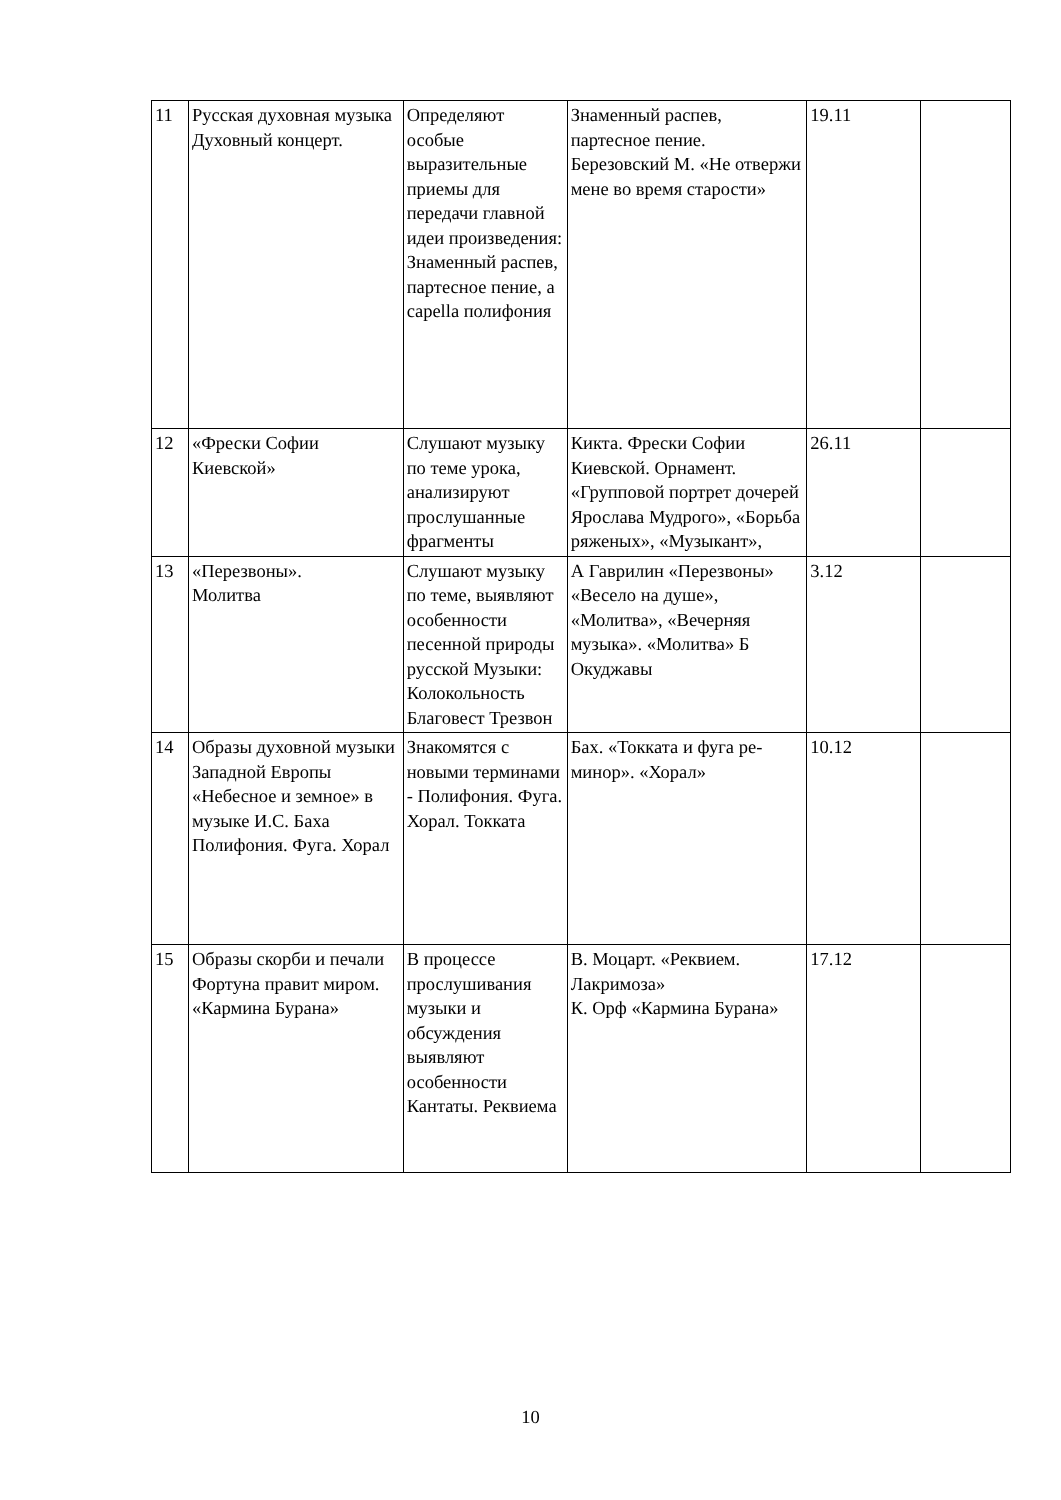| 11 | Русская духовная музыка Духовный концерт. | Определяют особые выразительные приемы для передачи главной идеи произведения: Знаменный распев, партесное пение, a capella полифония | Знаменный распев, партесное пение. Березовский М. «Не отвержи мене во время старости» | 19.11 | |
| 12 | «Фрески Софии Киевской» | Слушают музыку по теме урока, анализируют прослушанные фрагменты | Кикта. Фрески Софии Киевской. Орнамент. «Групповой портрет дочерей Ярослава Мудрого», «Борьба ряженых», «Музыкант», | 26.11 | |
| 13 | «Перезвоны». Молитва | Слушают музыку по теме, выявляют особенности песенной природы русской Музыки: Колокольность Благовест Трезвон | А Гаврилин «Перезвоны» «Весело на душе», «Молитва», «Вечерняя музыка». «Молитва» Б Окуджавы | 3.12 | |
| 14 | Образы духовной музыки Западной Европы «Небесное и земное» в музыке И.С. Баха Полифония. Фуга. Хорал | Знакомятся с новыми терминами - Полифония. Фуга. Хорал. Токката | Бах. «Токката и фуга ре-минор». «Хорал» | 10.12 | |
| 15 | Образы скорби и печали Фортуна правит миром. «Кармина Бурана» | В процессе прослушивания музыки и обсуждения выявляют особенности Кантаты. Реквиема | В. Моцарт. «Реквием. Лакримоза» К. Орф «Кармина Бурана» | 17.12 | |
10